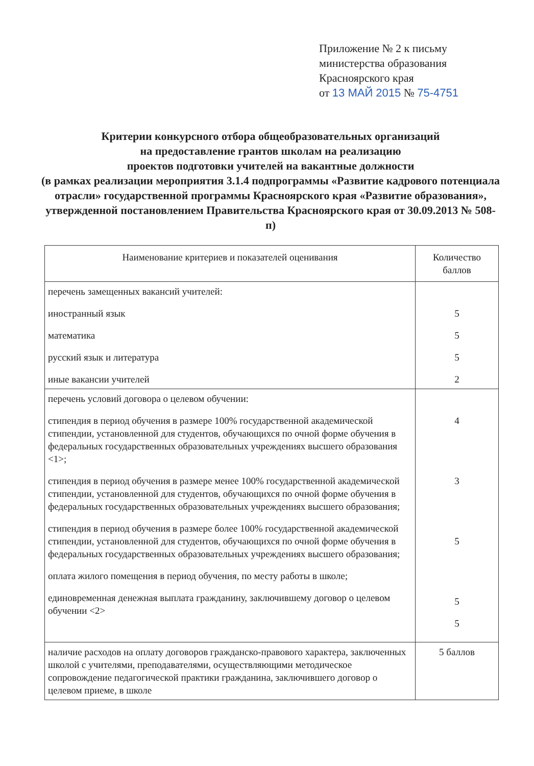Приложение № 2 к письму
министерства образования
Красноярского края
от 13 МАЙ 2015 № 75-4751
Критерии конкурсного отбора общеобразовательных организаций
на предоставление грантов школам на реализацию
проектов подготовки учителей на вакантные должности
(в рамках реализации мероприятия 3.1.4 подпрограммы «Развитие кадрового потенциала отрасли» государственной программы Красноярского края «Развитие образования», утвержденной постановлением Правительства Красноярского края от 30.09.2013 № 508-п)
| Наименование критериев и показателей оценивания | Количество баллов |
| --- | --- |
| перечень замещенных вакансий учителей: иностранный язык математика русский язык и литература иные вакансии учителей | 5 5 5 2 |
| перечень условий договора о целевом обучении: стипендия в период обучения в размере 100% государственной академической стипендии, установленной для студентов, обучающихся по очной форме обучения в федеральных государственных образовательных учреждениях высшего образования <1>; стипендия в период обучения в размере менее 100% государственной академической стипендии, установленной для студентов, обучающихся по очной форме обучения в федеральных государственных образовательных учреждениях высшего образования; стипендия в период обучения в размере более 100% государственной академической стипендии, установленной для студентов, обучающихся по очной форме обучения в федеральных государственных образовательных учреждениях высшего образования; оплата жилого помещения в период обучения, по месту работы в школе; единовременная денежная выплата гражданину, заключившему договор о целевом обучении <2> | 4 3 5 5 5 |
| наличие расходов на оплату договоров гражданско-правового характера, заключенных школой с учителями, преподавателями, осуществляющими методическое сопровождение педагогической практики гражданина, заключившего договор о целевом приеме, в школе | 5 баллов |